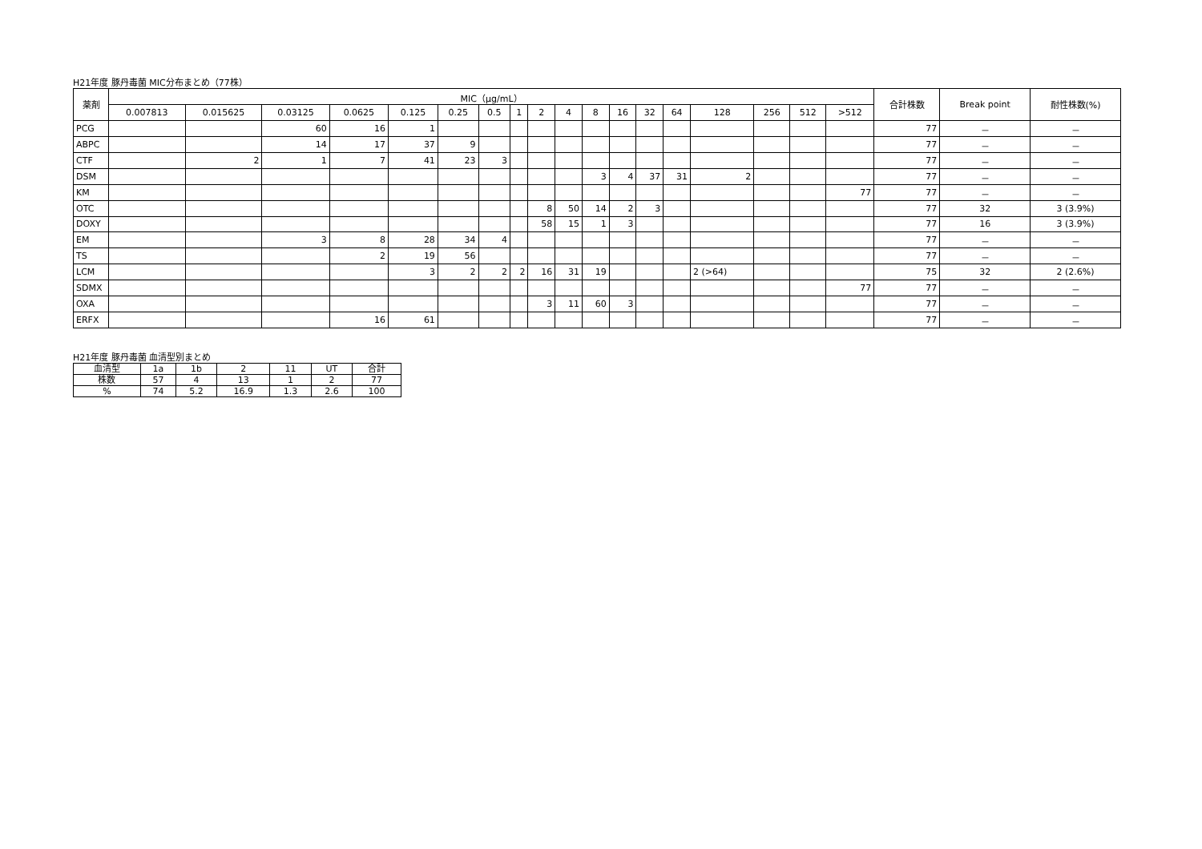H21年度 豚丹毒菌 MIC分布まとめ（77株）
| 薬剤 | MIC（μg/mL） | | | | | | | | | | | | | | | | | | 合計株数 | Break point | 耐性株数(%) |
| --- | --- | --- | --- | --- | --- | --- | --- | --- | --- | --- | --- | --- | --- | --- | --- | --- | --- | --- | --- | --- | --- |
| | 0.007813 | 0.015625 | 0.03125 | 0.0625 | 0.125 | 0.25 | 0.5 | 1 | 2 | 4 | 8 | 16 | 32 | 64 | 128 | 256 | 512 | >512 | | | |
| PCG | | | 60 | 16 | 1 | | | | | | | | | | | | | | 77 | － | － |
| ABPC | | | 14 | 17 | 37 | 9 | | | | | | | | | | | | | 77 | － | － |
| CTF | | 2 | 1 | 7 | 41 | 23 | 3 | | | | | | | | | | | | 77 | － | － |
| DSM | | | | | | | | | | | 3 | 4 | 37 | 31 | 2 | | | | 77 | － | － |
| KM | | | | | | | | | | | | | | | | | | 77 | 77 | － | － |
| OTC | | | | | | | | | 8 | 50 | 14 | 2 | 3 | | | | | | 77 | 32 | 3 (3.9%) |
| DOXY | | | | | | | | | 58 | 15 | 1 | 3 | | | | | | | 77 | 16 | 3 (3.9%) |
| EM | | | 3 | 8 | 28 | 34 | 4 | | | | | | | | | | | | 77 | － | － |
| TS | | | | 2 | 19 | 56 | | | | | | | | | | | | | 77 | － | － |
| LCM | | | | | 3 | 2 | 2 | 2 | 16 | 31 | 19 | | | | 2 (>64) | | | | 75 | 32 | 2 (2.6%) |
| SDMX | | | | | | | | | | | | | | | | | | 77 | 77 | － | － |
| OXA | | | | | | | | | 3 | 11 | 60 | 3 | | | | | | | 77 | － | － |
| ERFX | | | | 16 | 61 | | | | | | | | | | | | | | 77 | － | － |
H21年度 豚丹毒菌 血清型別まとめ
| 血清型 | 1a | 1b | 2 | 11 | UT | 合計 |
| --- | --- | --- | --- | --- | --- | --- |
| 株数 | 57 | 4 | 13 | 1 | 2 | 77 |
| % | 74 | 5.2 | 16.9 | 1.3 | 2.6 | 100 |